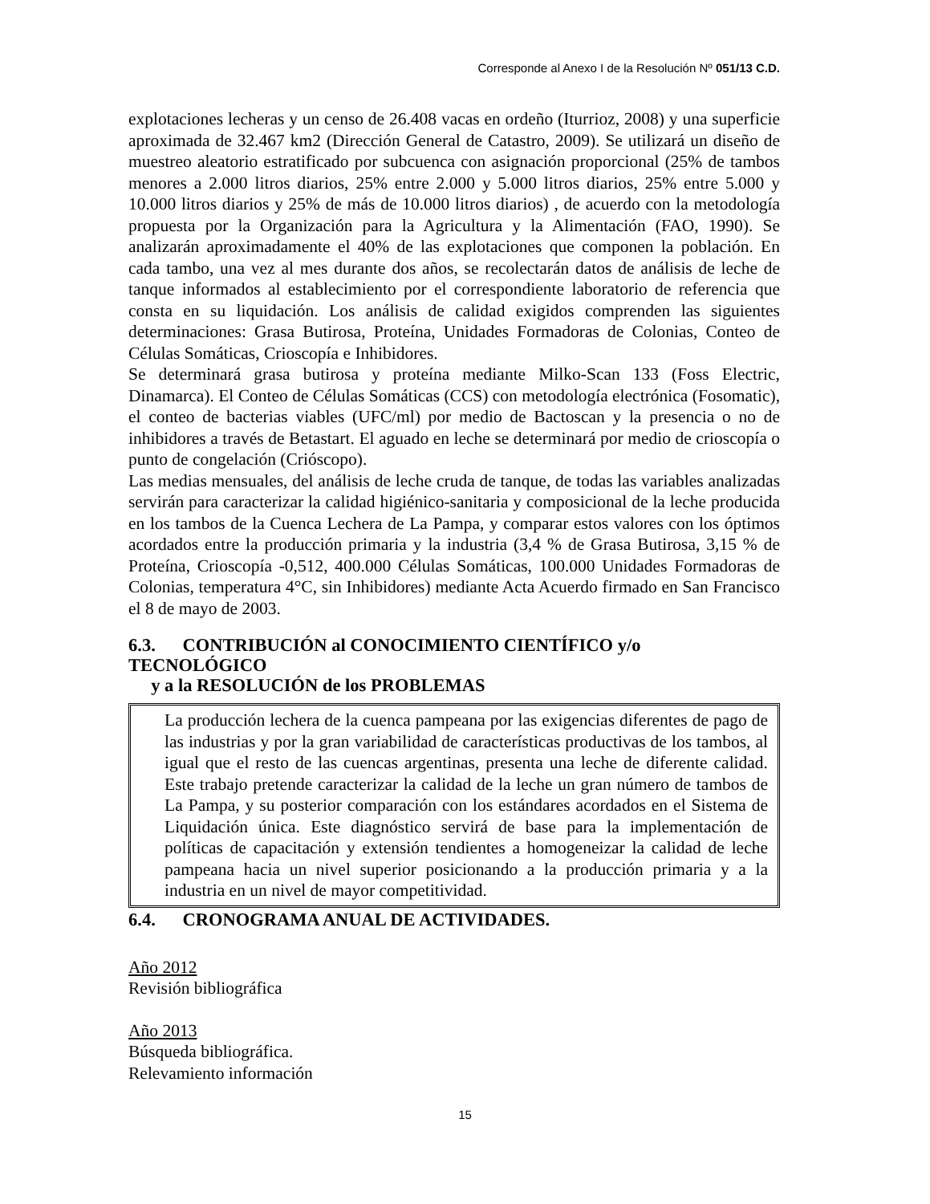Corresponde al Anexo I de la Resolución Nº 051/13 C.D.
explotaciones lecheras y un censo de 26.408 vacas en ordeño (Iturrioz, 2008) y una superficie aproximada de 32.467 km2 (Dirección General de Catastro, 2009). Se utilizará un diseño de muestreo aleatorio estratificado por subcuenca con asignación proporcional (25% de tambos menores a 2.000 litros diarios, 25% entre 2.000 y 5.000 litros diarios, 25% entre 5.000 y 10.000 litros diarios y 25% de más de 10.000 litros diarios) , de acuerdo con la metodología propuesta por la Organización para la Agricultura y la Alimentación (FAO, 1990). Se analizarán aproximadamente el 40% de las explotaciones que componen la población. En cada tambo, una vez al mes durante dos años, se recolectarán datos de análisis de leche de tanque informados al establecimiento por el correspondiente laboratorio de referencia que consta en su liquidación. Los análisis de calidad exigidos comprenden las siguientes determinaciones: Grasa Butirosa, Proteína, Unidades Formadoras de Colonias, Conteo de Células Somáticas, Crioscopía e Inhibidores.
Se determinará grasa butirosa y proteína mediante Milko-Scan 133 (Foss Electric, Dinamarca). El Conteo de Células Somáticas (CCS) con metodología electrónica (Fosomatic), el conteo de bacterias viables (UFC/ml) por medio de Bactoscan y la presencia o no de inhibidores a través de Betastart. El aguado en leche se determinará por medio de crioscopía o punto de congelación (Crióscopo).
Las medias mensuales, del análisis de leche cruda de tanque, de todas las variables analizadas servirán para caracterizar la calidad higiénico-sanitaria y composicional de la leche producida en los tambos de la Cuenca Lechera de La Pampa, y comparar estos valores con los óptimos acordados entre la producción primaria y la industria (3,4 % de Grasa Butirosa, 3,15 % de Proteína, Crioscopía -0,512, 400.000 Células Somáticas, 100.000 Unidades Formadoras de Colonias, temperatura 4°C, sin Inhibidores) mediante Acta Acuerdo firmado en San Francisco el 8 de mayo de 2003.
6.3. CONTRIBUCIÓN al CONOCIMIENTO CIENTÍFICO y/o TECNOLÓGICO
y a la RESOLUCIÓN de los PROBLEMAS
La producción lechera de la cuenca pampeana por las exigencias diferentes de pago de las industrias y por la gran variabilidad de características productivas de los tambos, al igual que el resto de las cuencas argentinas, presenta una leche de diferente calidad. Este trabajo pretende caracterizar la calidad de la leche un gran número de tambos de La Pampa, y su posterior comparación con los estándares acordados en el Sistema de Liquidación única. Este diagnóstico servirá de base para la implementación de políticas de capacitación y extensión tendientes a homogeneizar la calidad de leche pampeana hacia un nivel superior posicionando a la producción primaria y a la industria en un nivel de mayor competitividad.
6.4. CRONOGRAMA ANUAL DE ACTIVIDADES.
Año 2012
Revisión bibliográfica
Año 2013
Búsqueda bibliográfica.
Relevamiento información
15